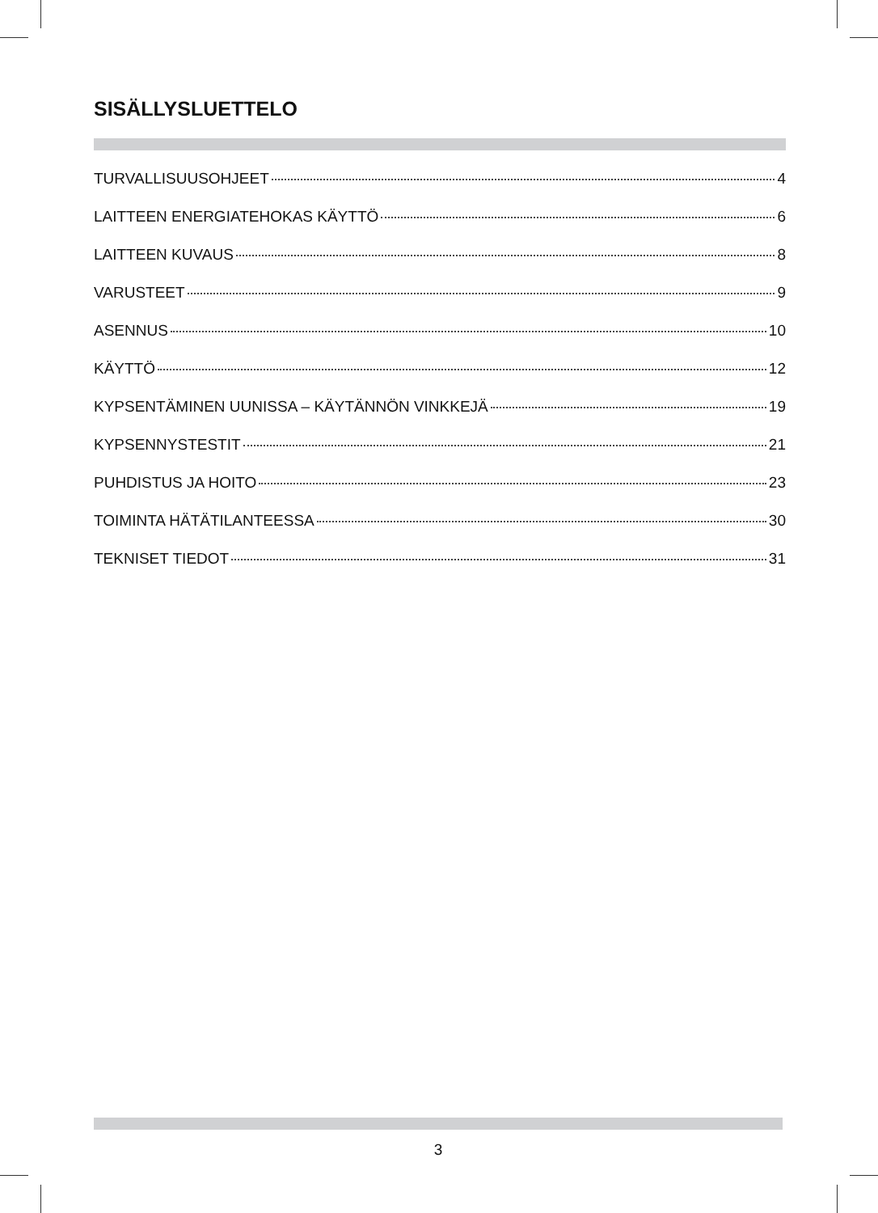SISÄLLYSLUETTELO
TURVALLISUUSOHJEET 4
LAITTEEN ENERGIATEHOKAS KÄYTTÖ 6
LAITTEEN KUVAUS 8
VARUSTEET 9
ASENNUS 10
KÄYTTÖ 12
KYPSENTÄMINEN UUNISSA – KÄYTÄNNÖN VINKKEJÄ 19
KYPSENNYSTESTIT 21
PUHDISTUS JA HOITO 23
TOIMINTA HÄTÄTILANTEESSA 30
TEKNISET TIEDOT 31
3